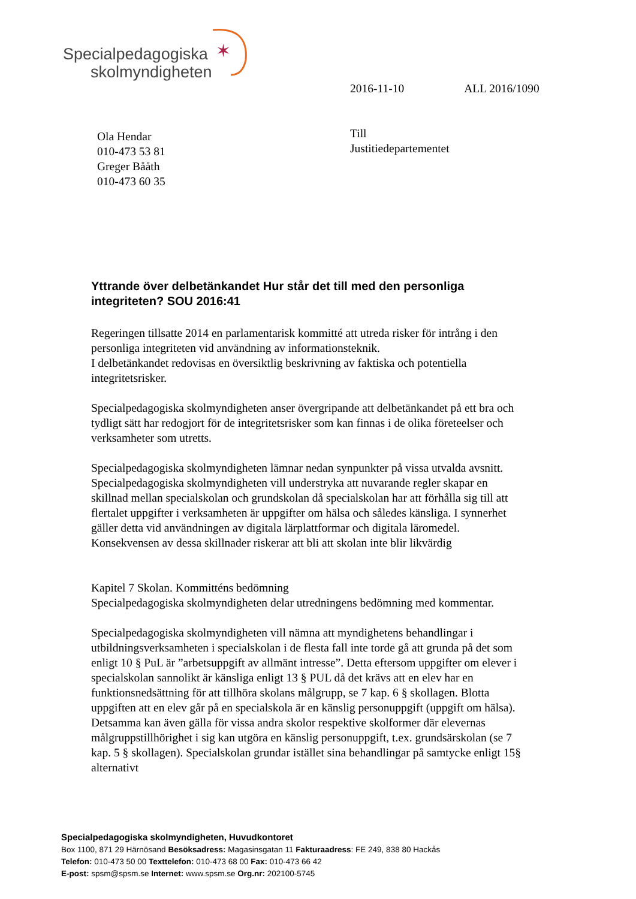✶
Specialpedagogiska
skolmyndigheten
2016-11-10 ALL 2016/1090
Till
Justitiedepartementet
Ola Hendar
010-473 53 81
Greger Bååth
010-473 60 35
Yttrande över delbetänkandet Hur står det till med den personliga integriteten? SOU 2016:41
Regeringen tillsatte 2014 en parlamentarisk kommitté att utreda risker för intrång i den personliga integriteten vid användning av informationsteknik.
I delbetänkandet redovisas en översiktlig beskrivning av faktiska och potentiella integritetsrisker.
Specialpedagogiska skolmyndigheten anser övergripande att delbetänkandet på ett bra och tydligt sätt har redogjort för de integritetsrisker som kan finnas i de olika företeelser och verksamheter som utretts.
Specialpedagogiska skolmyndigheten lämnar nedan synpunkter på vissa utvalda avsnitt. Specialpedagogiska skolmyndigheten vill understryka att nuvarande regler skapar en skillnad mellan specialskolan och grundskolan då specialskolan har att förhålla sig till att flertalet uppgifter i verksamheten är uppgifter om hälsa och således känsliga. I synnerhet gäller detta vid användningen av digitala lärplattformar och digitala läromedel. Konsekvensen av dessa skillnader riskerar att bli att skolan inte blir likvärdig
Kapitel 7 Skolan. Kommitténs bedömning
Specialpedagogiska skolmyndigheten delar utredningens bedömning med kommentar.
Specialpedagogiska skolmyndigheten vill nämna att myndighetens behandlingar i utbildningsverksamheten i specialskolan i de flesta fall inte torde gå att grunda på det som enligt 10 § PuL är ”arbetsuppgift av allmänt intresse”. Detta eftersom uppgifter om elever i specialskolan sannolikt är känsliga enligt 13 § PUL då det krävs att en elev har en funktionsnedsättning för att tillhöra skolans målgrupp, se 7 kap. 6 § skollagen. Blotta uppgiften att en elev går på en specialskola är en känslig personuppgift (uppgift om hälsa). Detsamma kan även gälla för vissa andra skolor respektive skolformer där elevernas målgruppstillhörighet i sig kan utgöra en känslig personuppgift, t.ex. grundsärskolan (se 7 kap. 5 § skollagen). Specialskolan grundar istället sina behandlingar på samtycke enligt 15§ alternativt
Specialpedagogiska skolmyndigheten, Huvudkontoret
Box 1100, 871 29 Härnösand Besöksadress: Magasinsgatan 11 Fakturaadress: FE 249, 838 80 Hackås
Telefon: 010-473 50 00 Texttelefon: 010-473 68 00 Fax: 010-473 66 42
E-post: spsm@spsm.se Internet: www.spsm.se Org.nr: 202100-5745